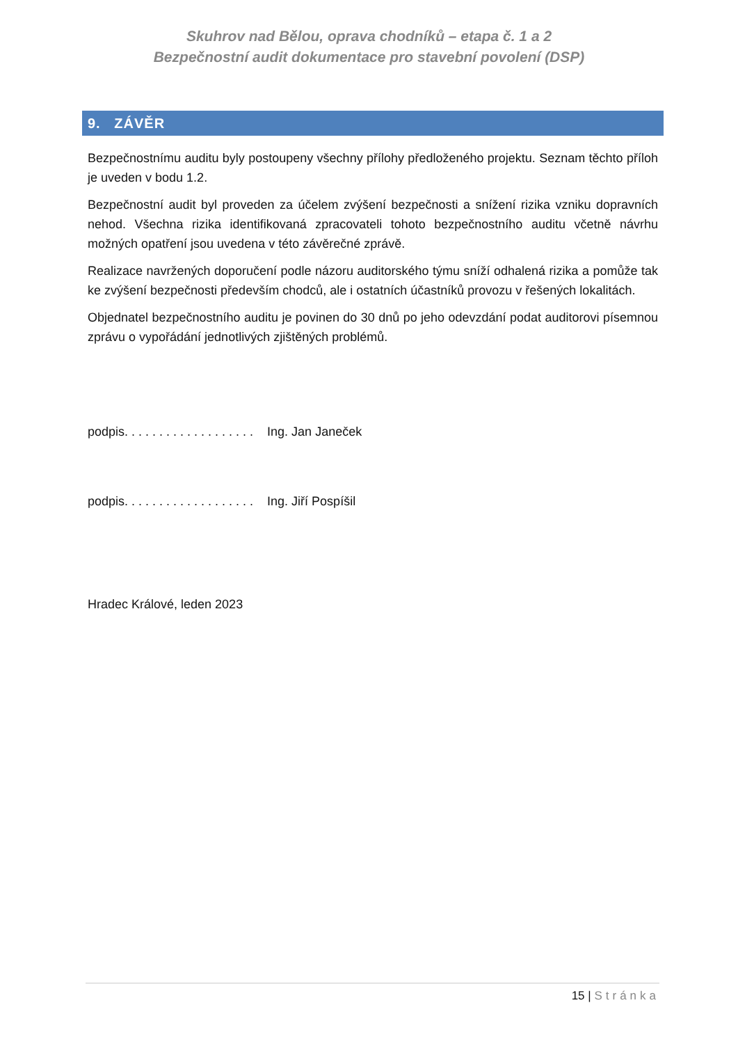Skuhrov nad Bělou, oprava chodníků – etapa č. 1 a 2
Bezpečnostní audit dokumentace pro stavební povolení (DSP)
9. ZÁVĚR
Bezpečnostnímu auditu byly postoupeny všechny přílohy předloženého projektu. Seznam těchto příloh je uveden v bodu 1.2.
Bezpečnostní audit byl proveden za účelem zvýšení bezpečnosti a snížení rizika vzniku dopravních nehod. Všechna rizika identifikovaná zpracovateli tohoto bezpečnostního auditu včetně návrhu možných opatření jsou uvedena v této závěrečné zprávě.
Realizace navržených doporučení podle názoru auditorského týmu sníží odhalená rizika a pomůže tak ke zvýšení bezpečnosti především chodců, ale i ostatních účastníků provozu v řešených lokalitách.
Objednatel bezpečnostního auditu je povinen do 30 dnů po jeho odevzdání podat auditorovi písemnou zprávu o vypořádání jednotlivých zjištěných problémů.
podpis. . . . . . . . . . . . . . . . . . . Ing. Jan Janeček
podpis. . . . . . . . . . . . . . . . . . . Ing. Jiří Pospíšil
Hradec Králové, leden 2023
15 | Stránka